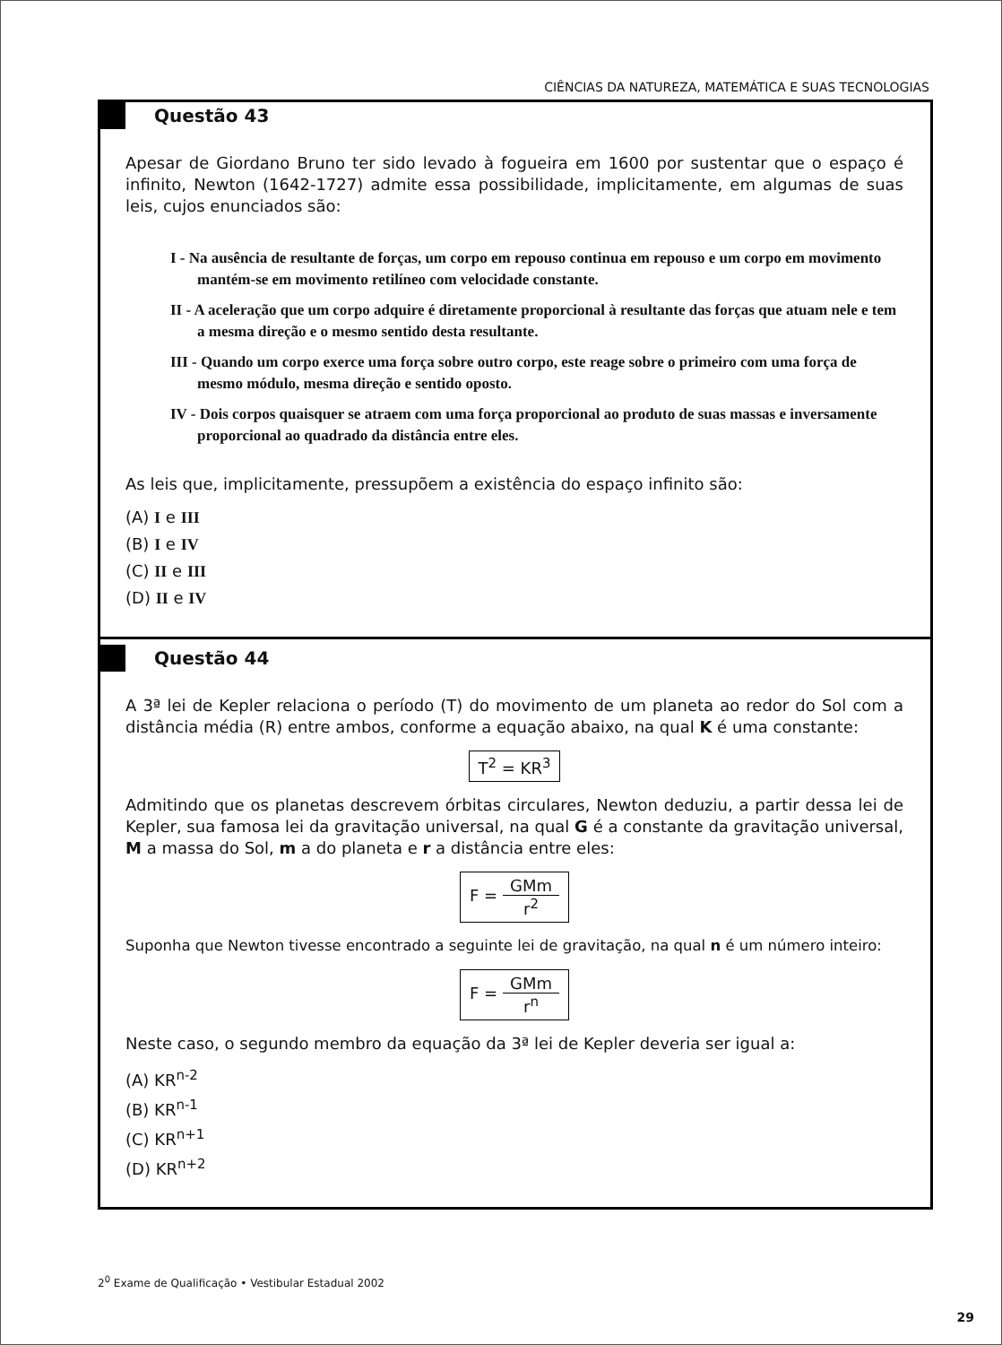CIÊNCIAS DA NATUREZA, MATEMÁTICA E SUAS TECNOLOGIAS
Questão 43
Apesar de Giordano Bruno ter sido levado à fogueira em 1600 por sustentar que o espaço é infinito, Newton (1642-1727) admite essa possibilidade, implicitamente, em algumas de suas leis, cujos enunciados são:
I - Na ausência de resultante de forças, um corpo em repouso continua em repouso e um corpo em movimento mantém-se em movimento retilíneo com velocidade constante.
II - A aceleração que um corpo adquire é diretamente proporcional à resultante das forças que atuam nele e tem a mesma direção e o mesmo sentido desta resultante.
III - Quando um corpo exerce uma força sobre outro corpo, este reage sobre o primeiro com uma força de mesmo módulo, mesma direção e sentido oposto.
IV - Dois corpos quaisquer se atraem com uma força proporcional ao produto de suas massas e inversamente proporcional ao quadrado da distância entre eles.
As leis que, implicitamente, pressupõem a existência do espaço infinito são:
(A) I e III
(B) I e IV
(C) II e III
(D) II e IV
Questão 44
A 3ª lei de Kepler relaciona o período (T) do movimento de um planeta ao redor do Sol com a distância média (R) entre ambos, conforme a equação abaixo, na qual K é uma constante:
T<sup>2</sup> = KR<sup>3</sup>
Admitindo que os planetas descrevem órbitas circulares, Newton deduziu, a partir dessa lei de Kepler, sua famosa lei da gravitação universal, na qual G é a constante da gravitação universal, M a massa do Sol, m a do planeta e r a distância entre eles:
F = GMm r<sup>2</sup>
Suponha que Newton tivesse encontrado a seguinte lei de gravitação, na qual n é um número inteiro:
F = GMm r<sup>n</sup>
Neste caso, o segundo membro da equação da 3ª lei de Kepler deveria ser igual a:
(A) KR<sup>n-2</sup>
(B) KR<sup>n-1</sup>
(C) KR<sup>n+1</sup>
(D) KR<sup>n+2</sup>
2<sup>0</sup> Exame de Qualificação • Vestibular Estadual 2002
29